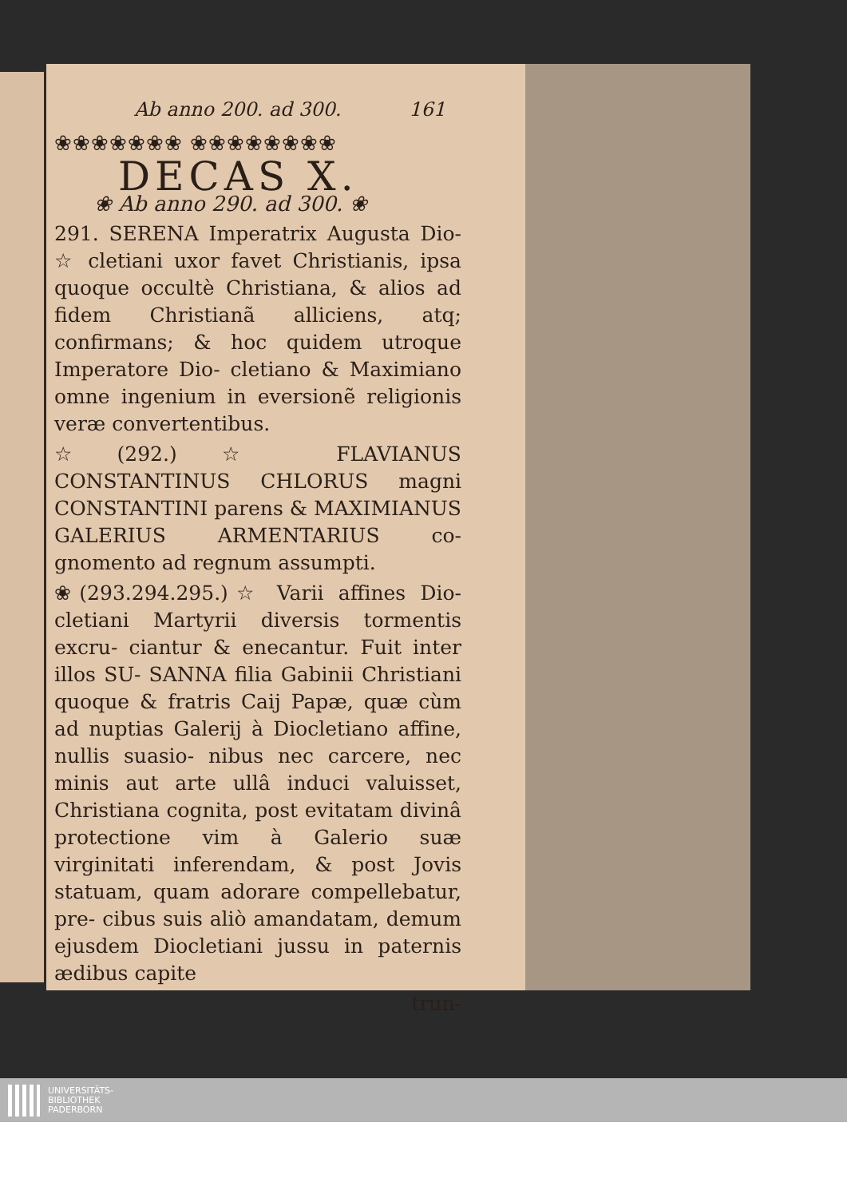Ab anno 200. ad 300. 161
❀❀❀❀❀❀❀ ❀❀❀❀❀❀❀❀
DECAS X.
❀ Ab anno 290. ad 300. ❀
291. SERENA Imperatrix Augusta Dio- ☆ cletiani uxor favet Christianis, ipsa quoque occultè Christiana, & alios ad fidem Christianã alliciens, atq; confirmans; & hoc quidem utroque Imperatore Dio- cletiano & Maximiano omne ingenium in eversionẽ religionis veræ convertentibus.
☆(292.)☆ FLAVIANUS CONSTANTINUS CHLORUS magni CONSTANTINI parens & MAXIMIANUS GALERIUS ARMENTARIUS co- gnomento ad regnum assumpti.
❀(293.294.295.)☆ Varii affines Dio- cletiani Martyrii diversis tormentis excru- ciantur & enecantur. Fuit inter illos SU- SANNA filia Gabinii Christiani quoque & fratris Caij Papæ, quæ cùm ad nuptias Galerij à Diocletiano affine, nullis suasio- nibus nec carcere, nec minis aut arte ullâ induci valuisset, Christiana cognita, post evitatam divinâ protectione vim à Galerio suæ virginitati inferendam, & post Jovis statuam, quam adorare compellebatur, pre- cibus suis aliò amandatam, demum ejusdem Diocletiani jussu in paternis ædibus capite
trun-
UNIVERSITÄTS-
BIBLIOTHEK
PADERBORN